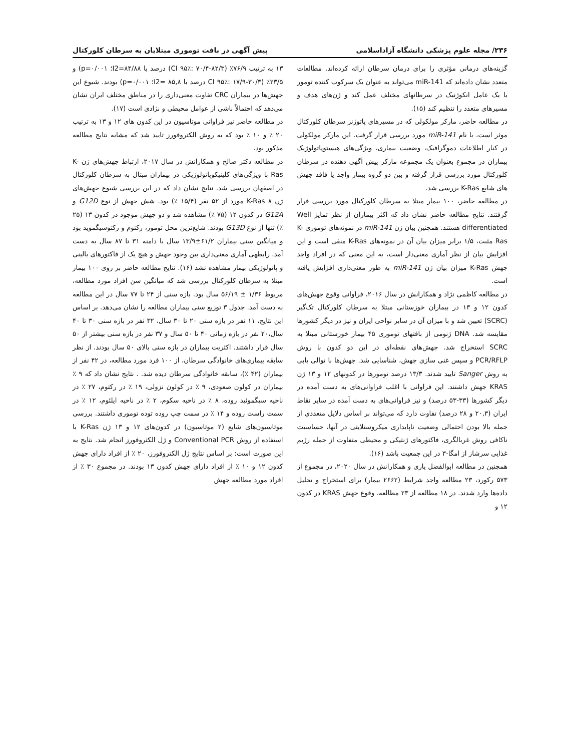۲۳۶/ مجله علوم پزشکی دانشگاه آزاداسلامی پیش آگهی در بافت توموری مبتلایان به سرطان کلورکتال
گزینه‌های درمانی مؤثری را برای درمان سرطان ارائه کرده‌اند. مطالعات متعدد نشان داده‌اند که miR-141 می‌تواند به عنوان یک سرکوب کننده تومور یا یک عامل انکوژنیک در سرطانهای مختلف عمل کند و ژن‌های هدف و مسیرهای متعدد را تنظیم کند (۱۵).
در مطالعه حاضر، مارکر مولکولی که در مسیرهای پاتوژنز سرطان کلورکتال موثر است، با نام miR-141 مورد بررسی قرار گرفت. این مارکر مولکولی در کنار اطلاعات دموگرافیک، وضعیت بیماری، ویژگی‌های هیستوپاتولوژیک بیماران در مجموع بعنوان یک مجموعه مارکر پیش آگهی دهنده در سرطان کلورکتال مورد بررسی قرار گرفته و بین دو گروه بیمار واجد یا فاقد جهش های شایع K-Ras بررسی شد.
در مطالعه حاضر، ۱۰۰ بیمار مبتلا به سرطان کلورکتال مورد بررسی قرار گرفتند. نتایج مطالعه حاضر نشان داد که اکثر بیماران از نظر تمایز Well differentiated هستند. همچنین بیان ژن miR-141 در نمونه‌های توموری K-Ras مثبت، ۱/۵ برابر میزان بیان آن در نمونه‌های K-Ras منفی است و این افزایش بیان از نظر آماری معنی‌دار است، به این معنی که در افراد واجد جهش K-Ras میزان بیان ژن miR-141 به طور معنی‌داری افزایش یافته است.
در مطالعه کاظمی نژاد و همکارانش در سال ۲۰۱۶، فراوانی وقوع جهش‌های کدون ۱۲ و ۱۳ در بیماران خوزستانی مبتلا به سرطان کلورکتال تک‌گیر (SCRC) تعیین شد و با میزان آن در سایر نواحی ایران و نیز در دیگر کشورها مقایسه شد. DNA ژنومی از بافتهای توموری ۴۵ بیمار خوزستانی مبتلا به SCRC استخراج شد. جهش‌های نقطه‌ای در این دو کدون با روش PCR/RFLP و سپس غنی سازی جهش، شناسایی شد. جهش‌ها با توالی یابی به روش Sanger تایید شدند. ۱۳/۳ درصد تومورها در کدونهای ۱۲ و ۱۳ ژن KRAS جهش داشتند. این فراوانی با اغلب فراوانی‌های به دست آمده در دیگر کشورها (۳۳-۵۳ درصد) و نیز فراوانی‌های به دست آمده در سایر نقاط ایران (۲۰,۳ و ۲۸ درصد) تفاوت دارد که می‌تواند بر اساس دلایل متعددی از جمله بالا بودن احتمالی وضعیت ناپایداری میکروستلایتی در آنها، حساسیت ناکافی روش غربالگری، فاکتورهای ژنتیکی و محیطی متفاوت از جمله رژیم غذایی سرشاز از امگا-۳ در این جمعیت باشد (۱۶).
همچنین در مطالعه ابوالفضل یاری و همکارانش در سال ۲۰۲۰، در مجموع از ۵۷۳ رکورد، ۲۳ مطالعه واجد شرایط (۲۶۶۲ بیمار) برای استخراج و تحلیل داده‌ها وارد شدند. در ۱۸ مطالعه از ۲۳ مطالعه، وقوع جهش KRAS در کدون ۱۲ و
۱۳ به ترتیب ۷۶/۹٪ (CI ۹۵٪: ۷۰/۴-۸۲/۳) درصد با I2=۸۴/۸۸؛ p=۰/۰۰۱) و ۲۳/۵٪ (CI ۹۵٪: ۱۷/۹-۳۰/۳ درصد با I2= ۸۵,۸؛ p=۰/۰۰۱) بودند. شیوع این جهش‌ها در بیماران CRC تفاوت معنی‌داری را در مناطق مختلف ایران نشان می‌دهد که احتمالاً ناشی از عوامل محیطی و نژادی است (۱۷).
در مطالعه حاضر نیز فراوانی موتاسیون در این کدون های ۱۲ و ۱۳ به ترتیب ۲۰ ٪ و ۱۰ ٪ بود که به روش الکتروفورز تایید شد که مشابه نتایج مطالعه مذکور بود.
در مطالعه دکتر صالح و همکارانش در سال ۲۰۱۷، ارتباط جهش‌های ژن K-Ras با ویژگی‌های کلینیکوپاتولوژیکی در بیماران مبتال به سرطان کلورکتال در اصفهان بررسی شد. نتایج نشان داد که در این بررسی شیوع جهش‌های ژن K-Ras ۸ مورد از ۵۲ نفر (۱۵/۴ ٪) بود. شش جهش از نوع G12D و G12A در کدون ۱۲ (۷۵ ٪) مشاهده شد و دو جهش موجود در کدون ۱۳ (۲۵ ٪) تنها از نوع G13D بودند. شایع‌ترین محل تومور، رکتوم و رکتوسیگموید بود و میانگین سنی بیماران ۶۱/۲±۱۳/۹ سال با دامنه ۳۱ تا ۸۷ سال به دست آمد. رابطهی آماری معنی‌داری بین وجود جهش و هیچ یک از فاکتورهای بالینی و پاتولوژیکی بیمار مشاهده نشد (۱۶). نتایج مطالعه حاضر بر روی ۱۰۰ بیمار مبتلا به سرطان کلورکتال بررسی شد که میانگین سن افراد مورد مطالعه، مربوط ۱/۳۶ ± ۵۶/۱۹ سال بود. بازه سنی از ۲۴ تا ۷۷ سال در این مطالعه به دست آمد. جدول ۳ توزیع سنی بیماران مطالعه را نشان می‌دهد. بر اساس این نتایج، ۱۱ نفر در بازه سنی ۲۰ تا ۳۰ سال، ۳۲ نفر در بازه سنی ۳۰ تا ۴۰ سال،۲۰ نفر در بازه زمانی ۴۰ تا ۵۰ سال و ۳۷ نفر در بازه سنی بیشتر از ۵۰ سال قرار داشتند. اکثریت بیماران در بازه سنی بالای ۵۰ سال بودند. از نظر سابقه بیماری‌های خانوادگی سرطان، از ۱۰۰ فرد مورد مطالعه، در ۴۲ نفر از بیماران (۴۲ ٪)، سابقه خانوادگی سرطان دیده شد. . نتایج نشان داد که ۹ ٪ بیماران در کولون صعودی، ۹ ٪ در کولون نزولی، ۱۹ ٪ در رکتوم، ۲۷ ٪ در ناحیه سیگموئید روده، ۸ ٪ در ناحیه سکوم، ۲ ٪ در ناحیه ایلئوم، ۱۲ ٪ در سمت راست روده و ۱۴ ٪ در سمت چپ روده توده توموری داشتند. بررسی موتاسیون‌های شایع (۲ موتاسیون) در کدون‌های ۱۲ و ۱۳ ژن K-Ras با استفاده از روش Conventional PCR و ژل الکتروفورز انجام شد. نتایج به این صورت است: بر اساس نتایج ژل الکتروفورز، ۲۰ ٪ از افراد دارای جهش کدون ۱۲ و ۱۰ ٪ از افراد دارای جهش کدون ۱۳ بودند. در مجموع ۳۰ ٪ از افراد مورد مطالعه جهش